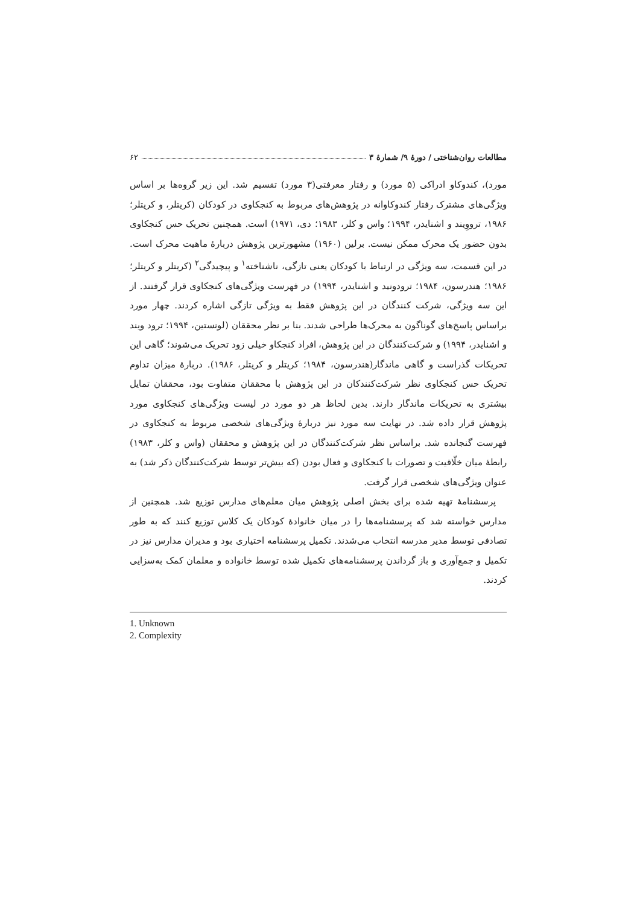مطالعات روان‌شناختی / دورهٔ ۹/ شمارهٔ ۳ ۶۲
مورد)، کندوکاو ادراکی (۵ مورد) و رفتار معرفتی(۳ مورد) تقسیم شد. این زیر گروه‌ها بر اساس ویژگی‌های مشترک رفتار کندوکاوانه در پژوهش‌های مربوط به کنجکاوی در کودکان (کریتلر، و کریتلر؛ ۱۹۸۶، ترووِیند و اشنایدر، ۱۹۹۴؛ واس و کلر، ۱۹۸۳؛ دی، ۱۹۷۱) است. همچنین تحریک حس کنجکاوی بدون حضور یک محرک ممکن نیست. برلین (۱۹۶۰) مشهورترین پژوهش دربارهٔ ماهیت محرک است. در این قسمت، سه ویژگی در ارتباط با کودکان یعنی تازگی، ناشناخته<sup>۱</sup> و پیچیدگی<sup>۲</sup> (کریتلر و کریتلر؛ ۱۹۸۶؛ هندرسون، ۱۹۸۴؛ ترودونید و اشنایدر، ۱۹۹۴) در فهرست ویژگی‌های کنجکاوی قرار گرفتند. از این سه ویژگی، شرکت کنندگان در این پژوهش فقط به ویژگی تازگی اشاره کردند. چهار مورد براساس پاسخ‌های گوناگون به محرک‌ها طراحی شدند. بنا بر نظر محققان (لونستین، ۱۹۹۴؛ ترود ویند و اشنایدر، ۱۹۹۴) و شرکت‌کنندگان در این پژوهش، افراد کنجکاو خیلی زود تحریک می‌شوند؛ گاهی این تحریکات گذراست و گاهی ماندگار(هندرسون، ۱۹۸۴؛ کریتلر و کریتلر، ۱۹۸۶). دربارهٔ میزان تداوم تحریک حس کنجکاوی نظر شرکت‌کنندکان در این پژوهش با محققان متفاوت بود، محققان تمایل بیشتری به تحریکات ماندگار دارند. بدین لحاظ هر دو مورد در لیست ویژگی‌های کنجکاوی مورد پژوهش قرار داده شد. در نهایت سه مورد نیز دربارهٔ ویژگی‌های شخصی مربوط به کنجکاوی در فهرست گنجانده شد. براساس نظر شرکت‌کنندگان در این پژوهش و محققان (واس و کلر، ۱۹۸۳) رابطهٔ میان خلّاقیت و تصورات با کنجکاوی و فعال بودن (که بیش‌تر توسط شرکت‌کنندگان ذکر شد) به عنوان ویژگی‌های شخصی قرار گرفت.
پرسشنامهٔ تهیه شده برای بخش اصلی پژوهش میان معلم‌های مدارس توزیع شد. همچنین از مدارس خواسته شد که پرسشنامه‌ها را در میان خانوادهٔ کودکان یک کلاس توزیع کنند که به طور تصادفی توسط مدیر مدرسه انتخاب می‌شدند. تکمیل پرسشنامه اختیاری بود و مدیران مدارس نیز در تکمیل و جمع‌آوری و باز گرداندن پرسشنامه‌های تکمیل شده توسط خانواده و معلمان کمک به‌سزایی کردند.
1. Unknown
2. Complexity